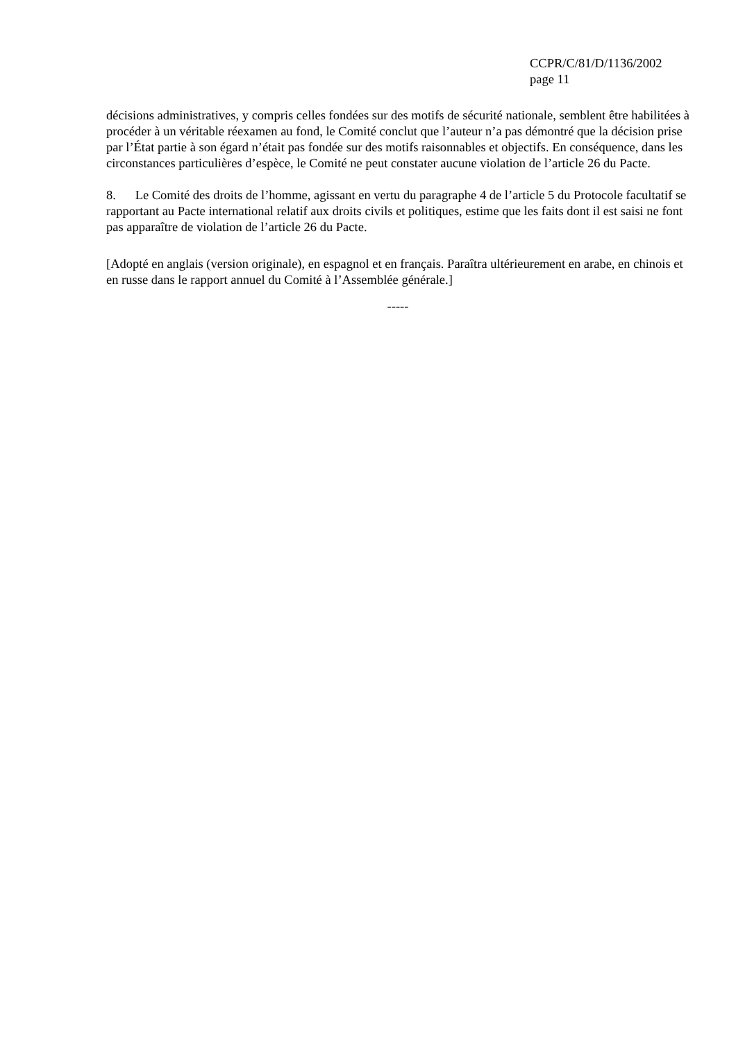CCPR/C/81/D/1136/2002
page 11
décisions administratives, y compris celles fondées sur des motifs de sécurité nationale, semblent être habilitées à procéder à un véritable réexamen au fond, le Comité conclut que l’auteur n’a pas démontré que la décision prise par l’État partie à son égard n’était pas fondée sur des motifs raisonnables et objectifs. En conséquence, dans les circonstances particulières d’espèce, le Comité ne peut constater aucune violation de l’article 26 du Pacte.
8. Le Comité des droits de l’homme, agissant en vertu du paragraphe 4 de l’article 5 du Protocole facultatif se rapportant au Pacte international relatif aux droits civils et politiques, estime que les faits dont il est saisi ne font pas apparaître de violation de l’article 26 du Pacte.
[Adopté en anglais (version originale), en espagnol et en français. Paraîtra ultérieurement en arabe, en chinois et en russe dans le rapport annuel du Comité à l’Assemblée générale.]
-----